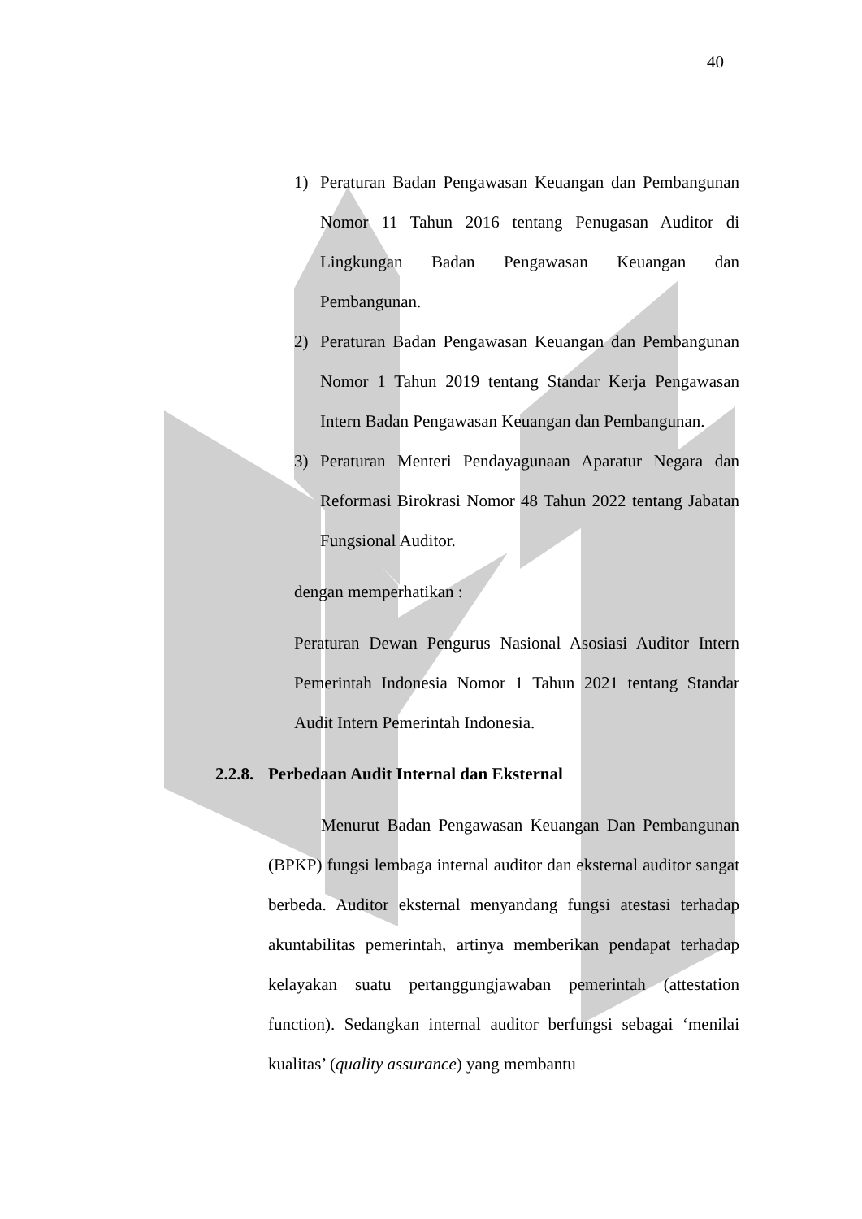40
1) Peraturan Badan Pengawasan Keuangan dan Pembangunan Nomor 11 Tahun 2016 tentang Penugasan Auditor di Lingkungan Badan Pengawasan Keuangan dan Pembangunan.
2) Peraturan Badan Pengawasan Keuangan dan Pembangunan Nomor 1 Tahun 2019 tentang Standar Kerja Pengawasan Intern Badan Pengawasan Keuangan dan Pembangunan.
3) Peraturan Menteri Pendayagunaan Aparatur Negara dan Reformasi Birokrasi Nomor 48 Tahun 2022 tentang Jabatan Fungsional Auditor.
dengan memperhatikan :
Peraturan Dewan Pengurus Nasional Asosiasi Auditor Intern Pemerintah Indonesia Nomor 1 Tahun 2021 tentang Standar Audit Intern Pemerintah Indonesia.
2.2.8. Perbedaan Audit Internal dan Eksternal
Menurut Badan Pengawasan Keuangan Dan Pembangunan (BPKP) fungsi lembaga internal auditor dan eksternal auditor sangat berbeda. Auditor eksternal menyandang fungsi atestasi terhadap akuntabilitas pemerintah, artinya memberikan pendapat terhadap kelayakan suatu pertanggungjawaban pemerintah (attestation function). Sedangkan internal auditor berfungsi sebagai ‘menilai kualitas’ (quality assurance) yang membantu